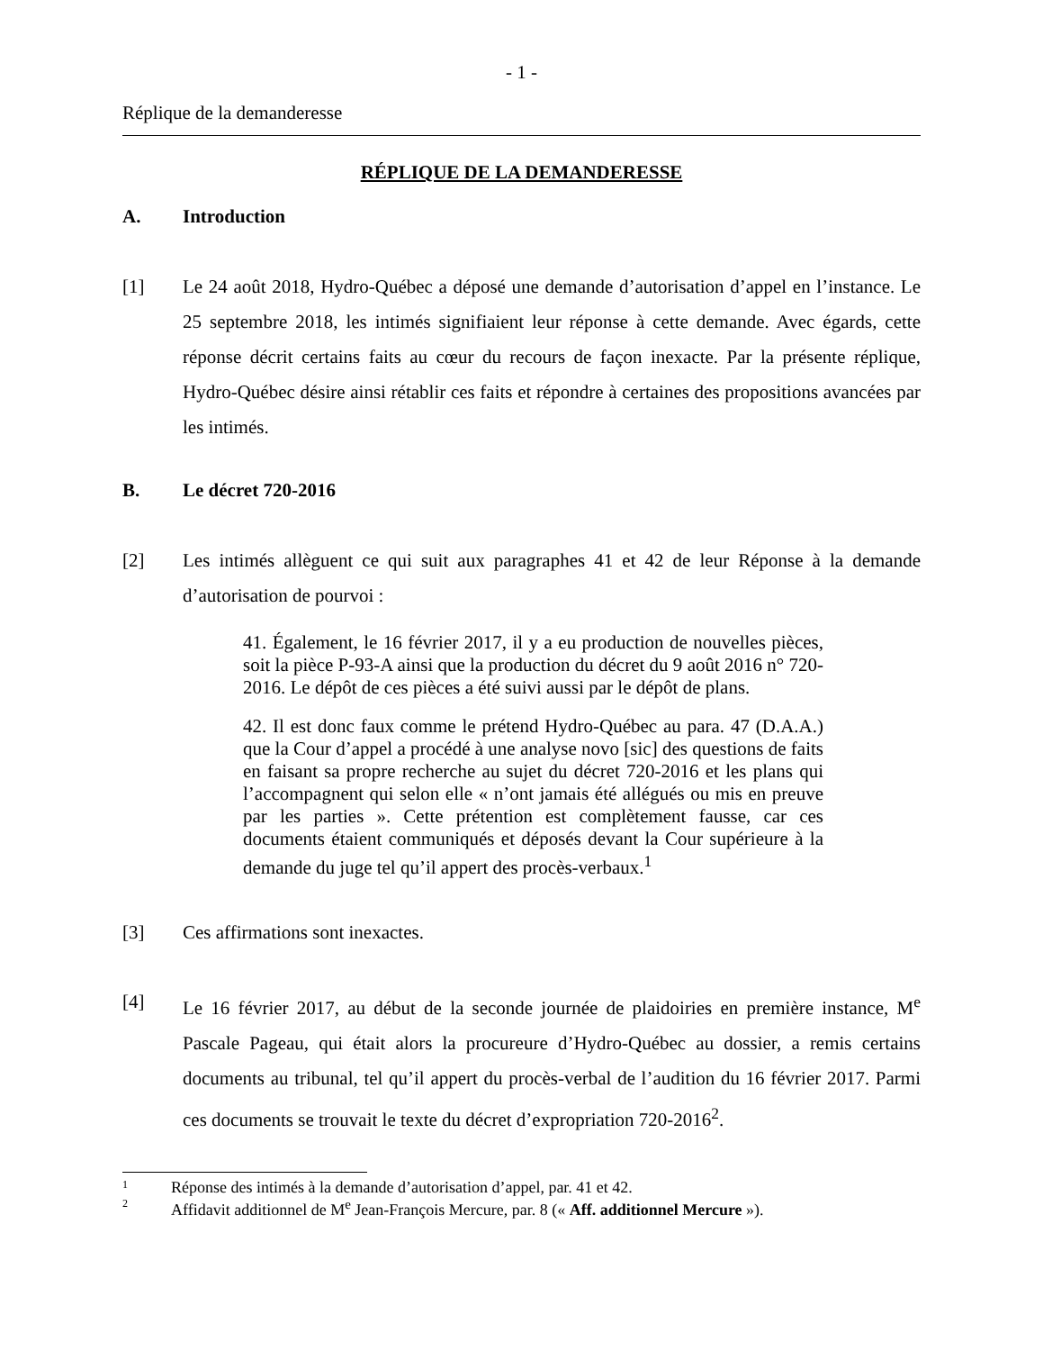- 1 -
Réplique de la demanderesse
RÉPLIQUE DE LA DEMANDERESSE
A. Introduction
[1] Le 24 août 2018, Hydro-Québec a déposé une demande d’autorisation d’appel en l’instance. Le 25 septembre 2018, les intimés signifiaient leur réponse à cette demande. Avec égards, cette réponse décrit certains faits au cœur du recours de façon inexacte. Par la présente réplique, Hydro-Québec désire ainsi rétablir ces faits et répondre à certaines des propositions avancées par les intimés.
B. Le décret 720-2016
[2] Les intimés allèguent ce qui suit aux paragraphes 41 et 42 de leur Réponse à la demande d’autorisation de pourvoi :
41. Également, le 16 février 2017, il y a eu production de nouvelles pièces, soit la pièce P-93-A ainsi que la production du décret du 9 août 2016 n° 720-2016. Le dépôt de ces pièces a été suivi aussi par le dépôt de plans.
42. Il est donc faux comme le prétend Hydro-Québec au para. 47 (D.A.A.) que la Cour d’appel a procédé à une analyse novo [sic] des questions de faits en faisant sa propre recherche au sujet du décret 720-2016 et les plans qui l’accompagnent qui selon elle « n’ont jamais été allégués ou mis en preuve par les parties ». Cette prétention est complètement fausse, car ces documents étaient communiqués et déposés devant la Cour supérieure à la demande du juge tel qu’il appert des procès-verbaux.<sup>1</sup>
[3] Ces affirmations sont inexactes.
[4] Le 16 février 2017, au début de la seconde journée de plaidoiries en première instance, M<sup>e</sup> Pascale Pageau, qui était alors la procureure d’Hydro-Québec au dossier, a remis certains documents au tribunal, tel qu’il appert du procès-verbal de l’audition du 16 février 2017. Parmi ces documents se trouvait le texte du décret d’expropriation 720-2016<sup>2</sup>.
1 Réponse des intimés à la demande d’autorisation d’appel, par. 41 et 42.
2 Affidavit additionnel de M<sup>e</sup> Jean-François Mercure, par. 8 (« Aff. additionnel Mercure »).